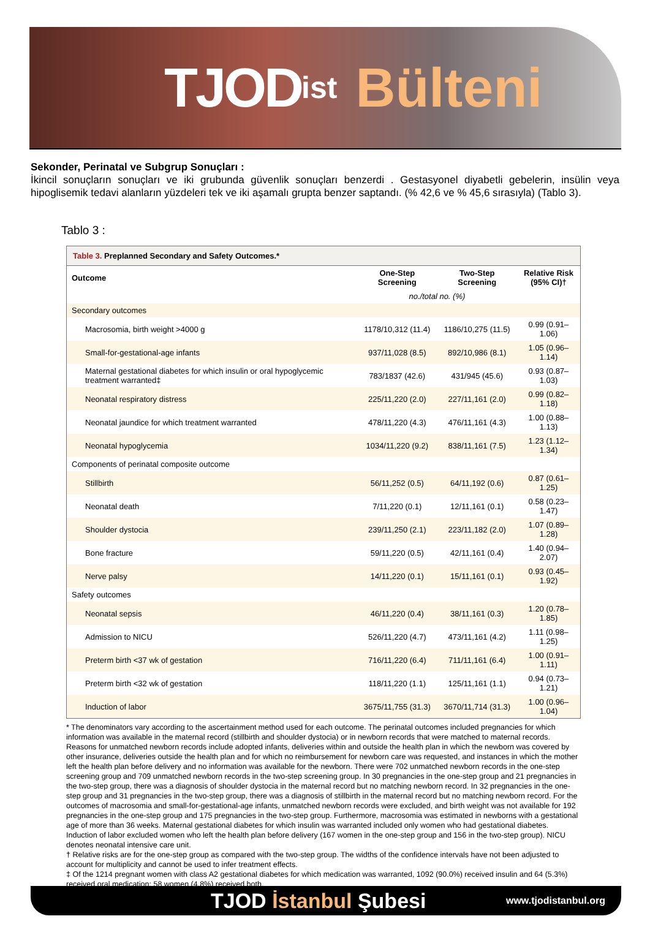TJOD ist Bülteni
Sekonder, Perinatal ve Subgrup Sonuçları :
İkincil sonuçların sonuçları ve iki grubunda güvenlik sonuçları benzerdi . Gestasyonel diyabetli gebelerin, insülin veya hipoglisemik tedavi alanların yüzdeleri tek ve iki aşamalı grupta benzer saptandı. (% 42,6 ve % 45,6 sırasıyla) (Tablo 3).
Tablo 3 :
Table 3. Preplanned Secondary and Safety Outcomes.*
| Outcome | One-Step Screening | Two-Step Screening | Relative Risk (95% CI)† |
| --- | --- | --- | --- |
| | no./total no. (%) | | |
| Secondary outcomes | | | |
| Macrosomia, birth weight >4000 g | 1178/10,312 (11.4) | 1186/10,275 (11.5) | 0.99 (0.91–1.06) |
| Small-for-gestational-age infants | 937/11,028 (8.5) | 892/10,986 (8.1) | 1.05 (0.96–1.14) |
| Maternal gestational diabetes for which insulin or oral hypoglycemic treatment warranted‡ | 783/1837 (42.6) | 431/945 (45.6) | 0.93 (0.87–1.03) |
| Neonatal respiratory distress | 225/11,220 (2.0) | 227/11,161 (2.0) | 0.99 (0.82–1.18) |
| Neonatal jaundice for which treatment warranted | 478/11,220 (4.3) | 476/11,161 (4.3) | 1.00 (0.88–1.13) |
| Neonatal hypoglycemia | 1034/11,220 (9.2) | 838/11,161 (7.5) | 1.23 (1.12–1.34) |
| Components of perinatal composite outcome | | | |
| Stillbirth | 56/11,252 (0.5) | 64/11,192 (0.6) | 0.87 (0.61–1.25) |
| Neonatal death | 7/11,220 (0.1) | 12/11,161 (0.1) | 0.58 (0.23–1.47) |
| Shoulder dystocia | 239/11,250 (2.1) | 223/11,182 (2.0) | 1.07 (0.89–1.28) |
| Bone fracture | 59/11,220 (0.5) | 42/11,161 (0.4) | 1.40 (0.94–2.07) |
| Nerve palsy | 14/11,220 (0.1) | 15/11,161 (0.1) | 0.93 (0.45–1.92) |
| Safety outcomes | | | |
| Neonatal sepsis | 46/11,220 (0.4) | 38/11,161 (0.3) | 1.20 (0.78–1.85) |
| Admission to NICU | 526/11,220 (4.7) | 473/11,161 (4.2) | 1.11 (0.98–1.25) |
| Preterm birth <37 wk of gestation | 716/11,220 (6.4) | 711/11,161 (6.4) | 1.00 (0.91–1.11) |
| Preterm birth <32 wk of gestation | 118/11,220 (1.1) | 125/11,161 (1.1) | 0.94 (0.73–1.21) |
| Induction of labor | 3675/11,755 (31.3) | 3670/11,714 (31.3) | 1.00 (0.96–1.04) |
* The denominators vary according to the ascertainment method used for each outcome. The perinatal outcomes included pregnancies for which information was available in the maternal record (stillbirth and shoulder dystocia) or in newborn records that were matched to maternal records. Reasons for unmatched newborn records include adopted infants, deliveries within and outside the health plan in which the newborn was covered by other insurance, deliveries outside the health plan and for which no reimbursement for newborn care was requested, and instances in which the mother left the health plan before delivery and no information was available for the newborn. There were 702 unmatched newborn records in the one-step screening group and 709 unmatched newborn records in the two-step screening group. In 30 pregnancies in the one-step group and 21 pregnancies in the two-step group, there was a diagnosis of shoulder dystocia in the maternal record but no matching newborn record. In 32 pregnancies in the one-step group and 31 pregnancies in the two-step group, there was a diagnosis of stillbirth in the maternal record but no matching newborn record. For the outcomes of macrosomia and small-for-gestational-age infants, unmatched newborn records were excluded, and birth weight was not available for 192 pregnancies in the one-step group and 175 pregnancies in the two-step group. Furthermore, macrosomia was estimated in newborns with a gestational age of more than 36 weeks. Maternal gestational diabetes for which insulin was warranted included only women who had gestational diabetes. Induction of labor excluded women who left the health plan before delivery (167 women in the one-step group and 156 in the two-step group). NICU denotes neonatal intensive care unit.
† Relative risks are for the one-step group as compared with the two-step group. The widths of the confidence intervals have not been adjusted to account for multiplicity and cannot be used to infer treatment effects.
‡ Of the 1214 pregnant women with class A2 gestational diabetes for which medication was warranted, 1092 (90.0%) received insulin and 64 (5.3%) received oral medication; 58 women (4.8%) received both.
TJOD İstanbul Şubesi www.tjodistanbul.org